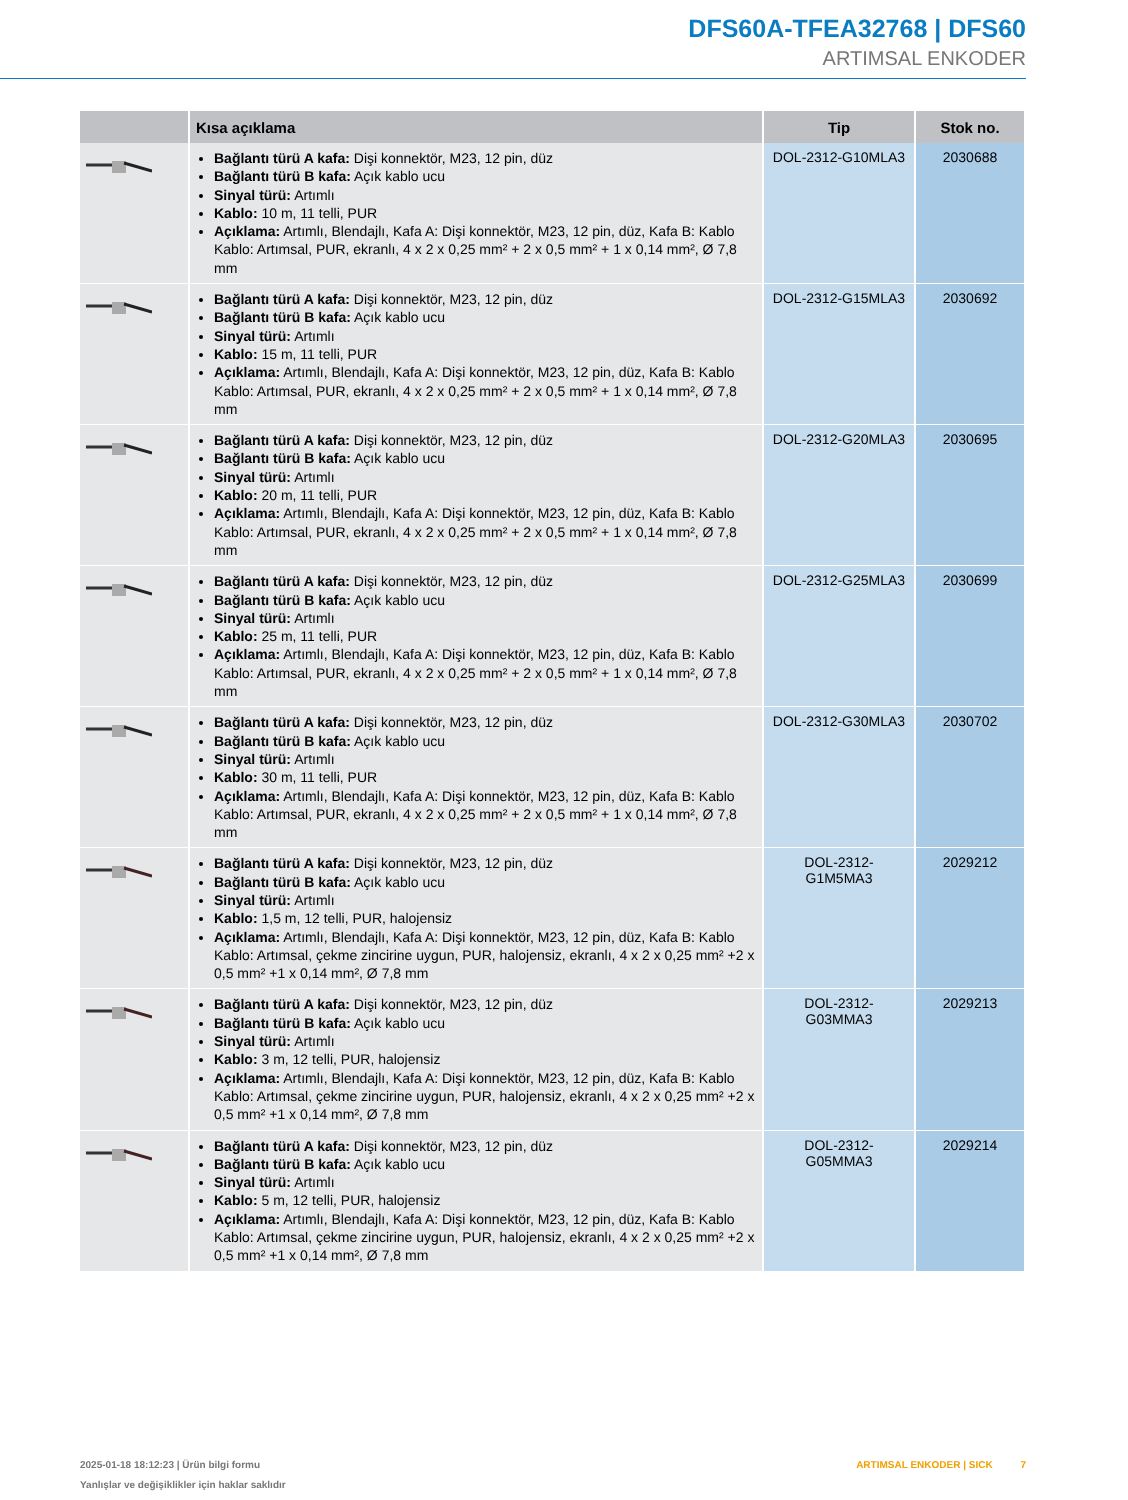DFS60A-TFEA32768 | DFS60
ARTIMSAL ENKODER
| | Kısa açıklama | Tip | Stok no. |
| --- | --- | --- | --- |
| | Bağlantı türü A kafa: Dişi konnektör, M23, 12 pin, düz Bağlantı türü B kafa: Açık kablo ucu Sinyal türü: Artımlı Kablo: 10 m, 11 telli, PUR Açıklama: Artımlı, Blendajlı, Kafa A: Dişi konnektör, M23, 12 pin, düz, Kafa B: Kablo Kablo: Artımsal, PUR, ekranlı, 4 x 2 x 0,25 mm² + 2 x 0,5 mm² + 1 x 0,14 mm², Ø 7,8 mm | DOL-2312-G10MLA3 | 2030688 |
| | Bağlantı türü A kafa: Dişi konnektör, M23, 12 pin, düz Bağlantı türü B kafa: Açık kablo ucu Sinyal türü: Artımlı Kablo: 15 m, 11 telli, PUR Açıklama: Artımlı, Blendajlı, Kafa A: Dişi konnektör, M23, 12 pin, düz, Kafa B: Kablo Kablo: Artımsal, PUR, ekranlı, 4 x 2 x 0,25 mm² + 2 x 0,5 mm² + 1 x 0,14 mm², Ø 7,8 mm | DOL-2312-G15MLA3 | 2030692 |
| | Bağlantı türü A kafa: Dişi konnektör, M23, 12 pin, düz Bağlantı türü B kafa: Açık kablo ucu Sinyal türü: Artımlı Kablo: 20 m, 11 telli, PUR Açıklama: Artımlı, Blendajlı, Kafa A: Dişi konnektör, M23, 12 pin, düz, Kafa B: Kablo Kablo: Artımsal, PUR, ekranlı, 4 x 2 x 0,25 mm² + 2 x 0,5 mm² + 1 x 0,14 mm², Ø 7,8 mm | DOL-2312-G20MLA3 | 2030695 |
| | Bağlantı türü A kafa: Dişi konnektör, M23, 12 pin, düz Bağlantı türü B kafa: Açık kablo ucu Sinyal türü: Artımlı Kablo: 25 m, 11 telli, PUR Açıklama: Artımlı, Blendajlı, Kafa A: Dişi konnektör, M23, 12 pin, düz, Kafa B: Kablo Kablo: Artımsal, PUR, ekranlı, 4 x 2 x 0,25 mm² + 2 x 0,5 mm² + 1 x 0,14 mm², Ø 7,8 mm | DOL-2312-G25MLA3 | 2030699 |
| | Bağlantı türü A kafa: Dişi konnektör, M23, 12 pin, düz Bağlantı türü B kafa: Açık kablo ucu Sinyal türü: Artımlı Kablo: 30 m, 11 telli, PUR Açıklama: Artımlı, Blendajlı, Kafa A: Dişi konnektör, M23, 12 pin, düz, Kafa B: Kablo Kablo: Artımsal, PUR, ekranlı, 4 x 2 x 0,25 mm² + 2 x 0,5 mm² + 1 x 0,14 mm², Ø 7,8 mm | DOL-2312-G30MLA3 | 2030702 |
| | Bağlantı türü A kafa: Dişi konnektör, M23, 12 pin, düz Bağlantı türü B kafa: Açık kablo ucu Sinyal türü: Artımlı Kablo: 1,5 m, 12 telli, PUR, halojensiz Açıklama: Artımlı, Blendajlı, Kafa A: Dişi konnektör, M23, 12 pin, düz, Kafa B: Kablo Kablo: Artımsal, çekme zincirine uygun, PUR, halojensiz, ekranlı, 4 x 2 x 0,25 mm² +2 x 0,5 mm² +1 x 0,14 mm², Ø 7,8 mm | DOL-2312- G1M5MA3 | 2029212 |
| | Bağlantı türü A kafa: Dişi konnektör, M23, 12 pin, düz Bağlantı türü B kafa: Açık kablo ucu Sinyal türü: Artımlı Kablo: 3 m, 12 telli, PUR, halojensiz Açıklama: Artımlı, Blendajlı, Kafa A: Dişi konnektör, M23, 12 pin, düz, Kafa B: Kablo Kablo: Artımsal, çekme zincirine uygun, PUR, halojensiz, ekranlı, 4 x 2 x 0,25 mm² +2 x 0,5 mm² +1 x 0,14 mm², Ø 7,8 mm | DOL-2312- G03MMA3 | 2029213 |
| | Bağlantı türü A kafa: Dişi konnektör, M23, 12 pin, düz Bağlantı türü B kafa: Açık kablo ucu Sinyal türü: Artımlı Kablo: 5 m, 12 telli, PUR, halojensiz Açıklama: Artımlı, Blendajlı, Kafa A: Dişi konnektör, M23, 12 pin, düz, Kafa B: Kablo Kablo: Artımsal, çekme zincirine uygun, PUR, halojensiz, ekranlı, 4 x 2 x 0,25 mm² +2 x 0,5 mm² +1 x 0,14 mm², Ø 7,8 mm | DOL-2312- G05MMA3 | 2029214 |
2025-01-18 18:12:23 | Ürün bilgi formu
Yanlışlar ve değişiklikler için haklar saklıdır
ARTIMSAL ENKODER | SICK 7